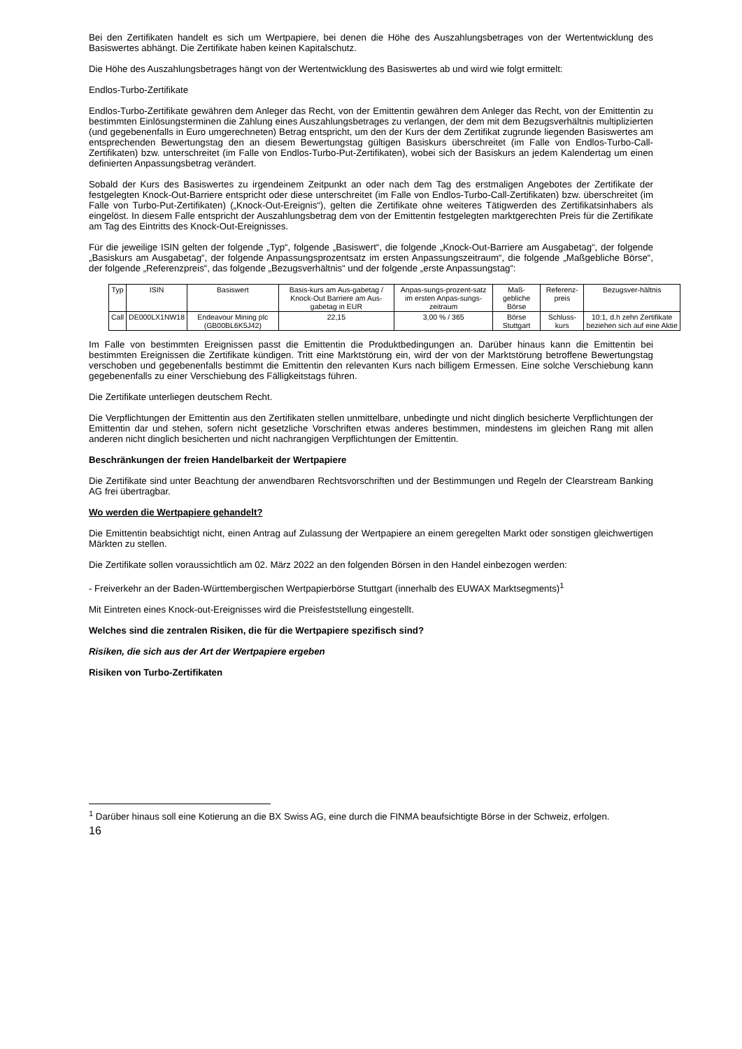Bei den Zertifikaten handelt es sich um Wertpapiere, bei denen die Höhe des Auszahlungsbetrages von der Wertentwicklung des Basiswertes abhängt. Die Zertifikate haben keinen Kapitalschutz.
Die Höhe des Auszahlungsbetrages hängt von der Wertentwicklung des Basiswertes ab und wird wie folgt ermittelt:
Endlos-Turbo-Zertifikate
Endlos-Turbo-Zertifikate gewähren dem Anleger das Recht, von der Emittentin gewähren dem Anleger das Recht, von der Emittentin zu bestimmten Einlösungsterminen die Zahlung eines Auszahlungsbetrages zu verlangen, der dem mit dem Bezugsverhältnis multiplizierten (und gegebenenfalls in Euro umgerechneten) Betrag entspricht, um den der Kurs der dem Zertifikat zugrunde liegenden Basiswertes am entsprechenden Bewertungstag den an diesem Bewertungstag gültigen Basiskurs überschreitet (im Falle von Endlos-Turbo-Call-Zertifikaten) bzw. unterschreitet (im Falle von Endlos-Turbo-Put-Zertifikaten), wobei sich der Basiskurs an jedem Kalendertag um einen definierten Anpassungsbetrag verändert.
Sobald der Kurs des Basiswertes zu irgendeinem Zeitpunkt an oder nach dem Tag des erstmaligen Angebotes der Zertifikate der festgelegten Knock-Out-Barriere entspricht oder diese unterschreitet (im Falle von Endlos-Turbo-Call-Zertifikaten) bzw. überschreitet (im Falle von Turbo-Put-Zertifikaten) („Knock-Out-Ereignis“), gelten die Zertifikate ohne weiteres Tätigwerden des Zertifikatsinhabers als eingelöst. In diesem Falle entspricht der Auszahlungsbetrag dem von der Emittentin festgelegten marktgerechten Preis für die Zertifikate am Tag des Eintritts des Knock-Out-Ereignisses.
Für die jeweilige ISIN gelten der folgende „Typ“, folgende „Basiswert“, die folgende „Knock-Out-Barriere am Ausgabetag“, der folgende „Basiskurs am Ausgabetag“, der folgende Anpassungsprozentsatz im ersten Anpassungszeitraum“, die folgende „Maßgebliche Börse“, der folgende „Referenzpreis“, das folgende „Bezugsverhältnis“ und der folgende „erste Anpassungstag“:
| Typ | ISIN | Basiswert | Basis-kurs am Aus-gabetag / Knock-Out Barriere am Aus-gabetag in EUR | Anpas-sungs-prozent-satz im ersten Anpas-sungs-zeitraum | Maß-gebliche Börse | Referenz-preis | Bezugsver-hältnis |
| Call | DE000LX1NW18 | Endeavour Mining plc (GB00BL6K5J42) | 22,15 | 3,00 % / 365 | Börse Stuttgart | Schluss-kurs | 10:1, d.h zehn Zertifikate beziehen sich auf eine Aktie |
Im Falle von bestimmten Ereignissen passt die Emittentin die Produktbedingungen an. Darüber hinaus kann die Emittentin bei bestimmten Ereignissen die Zertifikate kündigen. Tritt eine Marktstörung ein, wird der von der Marktstörung betroffene Bewertungstag verschoben und gegebenenfalls bestimmt die Emittentin den relevanten Kurs nach billigem Ermessen. Eine solche Verschiebung kann gegebenenfalls zu einer Verschiebung des Fälligkeitstags führen.
Die Zertifikate unterliegen deutschem Recht.
Die Verpflichtungen der Emittentin aus den Zertifikaten stellen unmittelbare, unbedingte und nicht dinglich besicherte Verpflichtungen der Emittentin dar und stehen, sofern nicht gesetzliche Vorschriften etwas anderes bestimmen, mindestens im gleichen Rang mit allen anderen nicht dinglich besicherten und nicht nachrangigen Verpflichtungen der Emittentin.
Beschränkungen der freien Handelbarkeit der Wertpapiere
Die Zertifikate sind unter Beachtung der anwendbaren Rechtsvorschriften und der Bestimmungen und Regeln der Clearstream Banking AG frei übertragbar.
Wo werden die Wertpapiere gehandelt?
Die Emittentin beabsichtigt nicht, einen Antrag auf Zulassung der Wertpapiere an einem geregelten Markt oder sonstigen gleichwertigen Märkten zu stellen.
Die Zertifikate sollen voraussichtlich am 02. März 2022 an den folgenden Börsen in den Handel einbezogen werden:
- Freiverkehr an der Baden-Württembergischen Wertpapierbörse Stuttgart (innerhalb des EUWAX Marktsegments)<sup>1</sup>
Mit Eintreten eines Knock-out-Ereignisses wird die Preisfeststellung eingestellt.
Welches sind die zentralen Risiken, die für die Wertpapiere spezifisch sind?
Risiken, die sich aus der Art der Wertpapiere ergeben
Risiken von Turbo-Zertifikaten
<sup>1</sup> Darüber hinaus soll eine Kotierung an die BX Swiss AG, eine durch die FINMA beaufsichtigte Börse in der Schweiz, erfolgen.
16